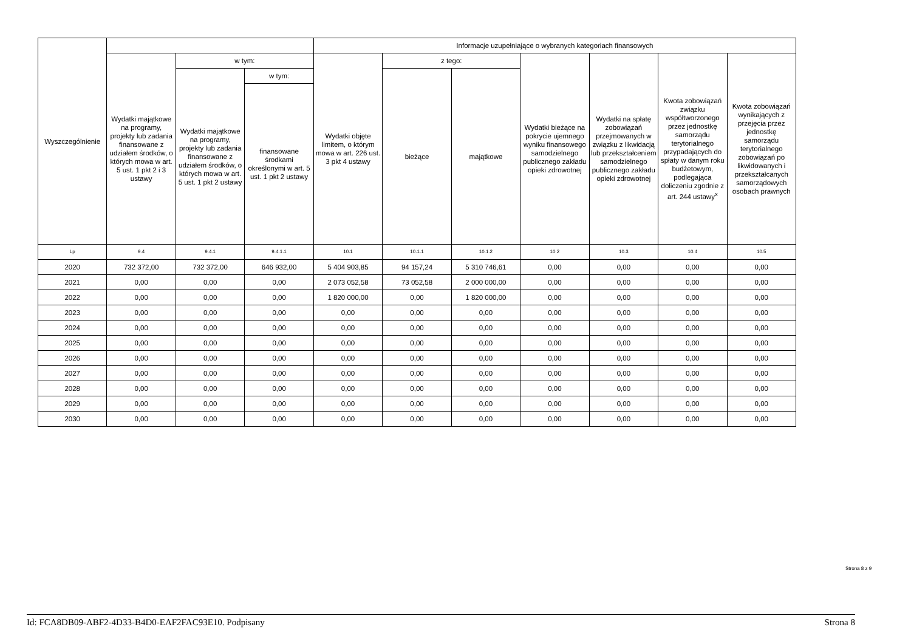| Wyszczególnienie | | | | Informacje uzupełniające o wybranych kategoriach finansowych | | | | | | |
| --- | --- | --- | --- | --- | --- | --- | --- | --- | --- | --- |
| | Wydatki majątkowe na programy, projekty lub zadania finansowane z udziałem środków, o których mowa w art. 5 ust. 1 pkt 2 i 3 ustawy | w tym: | | Wydatki objęte limitem, o którym mowa w art. 226 ust. 3 pkt 4 ustawy | z tego: | | Wydatki bieżące na pokrycie ujemnego wyniku finansowego samodzielnego publicznego zakładu opieki zdrowotnej | Wydatki na spłatę zobowiązań przejmowanych w związku z likwidacją lub przekształceniem samodzielnego publicznego zakładu opieki zdrowotnej | Kwota zobowiązań związku współtworzonego przez jednostkę samorządu terytorialnego przypadających do spłaty w danym roku budżetowym, podlegająca doliczeniu zgodnie z art. 244 ustawy<sup>x</sup> | Kwota zobowiązań wynikających z przejęcia przez jednostkę samorządu terytorialnego zobowiązań po likwidowanych i przekształcanych samorządowych osobach prawnych |
| | | Wydatki majątkowe na programy, projekty lub zadania finansowane z udziałem środków, o których mowa w art. 5 ust. 1 pkt 2 ustawy | w tym: | | bieżące | majątkowe | | | | |
| | | | finansowane środkami określonymi w art. 5 ust. 1 pkt 2 ustawy | | | | | | | |
| Lp | 9.4 | 9.4.1 | 9.4.1.1 | 10.1 | 10.1.1 | 10.1.2 | 10.2 | 10.3 | 10.4 | 10.5 |
| 2020 | 732 372,00 | 732 372,00 | 646 932,00 | 5 404 903,85 | 94 157,24 | 5 310 746,61 | 0,00 | 0,00 | 0,00 | 0,00 |
| 2021 | 0,00 | 0,00 | 0,00 | 2 073 052,58 | 73 052,58 | 2 000 000,00 | 0,00 | 0,00 | 0,00 | 0,00 |
| 2022 | 0,00 | 0,00 | 0,00 | 1 820 000,00 | 0,00 | 1 820 000,00 | 0,00 | 0,00 | 0,00 | 0,00 |
| 2023 | 0,00 | 0,00 | 0,00 | 0,00 | 0,00 | 0,00 | 0,00 | 0,00 | 0,00 | 0,00 |
| 2024 | 0,00 | 0,00 | 0,00 | 0,00 | 0,00 | 0,00 | 0,00 | 0,00 | 0,00 | 0,00 |
| 2025 | 0,00 | 0,00 | 0,00 | 0,00 | 0,00 | 0,00 | 0,00 | 0,00 | 0,00 | 0,00 |
| 2026 | 0,00 | 0,00 | 0,00 | 0,00 | 0,00 | 0,00 | 0,00 | 0,00 | 0,00 | 0,00 |
| 2027 | 0,00 | 0,00 | 0,00 | 0,00 | 0,00 | 0,00 | 0,00 | 0,00 | 0,00 | 0,00 |
| 2028 | 0,00 | 0,00 | 0,00 | 0,00 | 0,00 | 0,00 | 0,00 | 0,00 | 0,00 | 0,00 |
| 2029 | 0,00 | 0,00 | 0,00 | 0,00 | 0,00 | 0,00 | 0,00 | 0,00 | 0,00 | 0,00 |
| 2030 | 0,00 | 0,00 | 0,00 | 0,00 | 0,00 | 0,00 | 0,00 | 0,00 | 0,00 | 0,00 |
Strona 8 z 9
Id: FCA8DB09-ABF2-4D33-B4D0-EAF2FAC93E10. Podpisany Strona 8